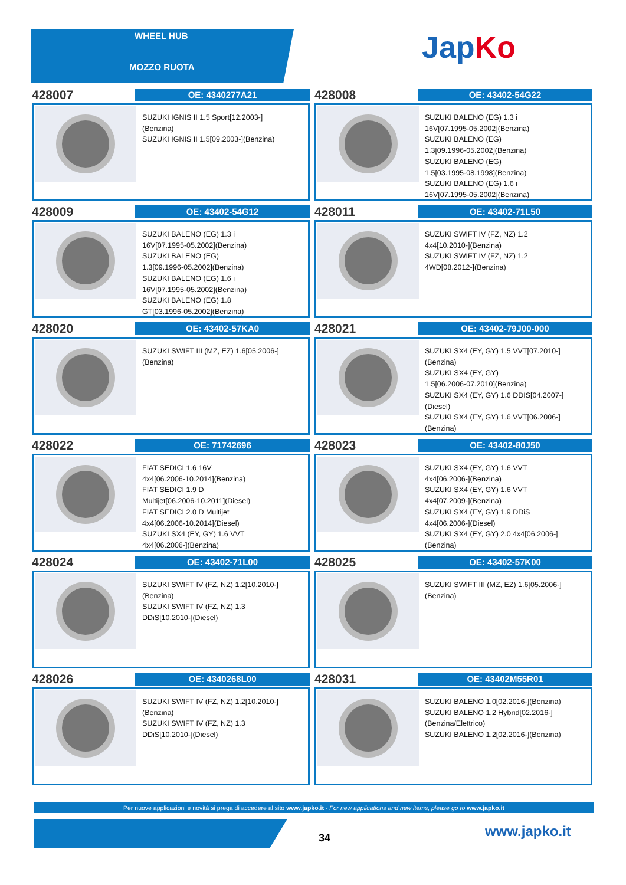WHEEL HUB
MOZZO RUOTA
JapKo
428007
OE: 4340277A21
SUZUKI IGNIS II 1.5 Sport[12.2003-]
(Benzina)
SUZUKI IGNIS II 1.5[09.2003-](Benzina)
428008
OE: 43402-54G22
SUZUKI BALENO (EG) 1.3 i
16V[07.1995-05.2002](Benzina)
SUZUKI BALENO (EG)
1.3[09.1996-05.2002](Benzina)
SUZUKI BALENO (EG)
1.5[03.1995-08.1998](Benzina)
SUZUKI BALENO (EG) 1.6 i
16V[07.1995-05.2002](Benzina)
428009
OE: 43402-54G12
SUZUKI BALENO (EG) 1.3 i
16V[07.1995-05.2002](Benzina)
SUZUKI BALENO (EG)
1.3[09.1996-05.2002](Benzina)
SUZUKI BALENO (EG) 1.6 i
16V[07.1995-05.2002](Benzina)
SUZUKI BALENO (EG) 1.8
GT[03.1996-05.2002](Benzina)
428011
OE: 43402-71L50
SUZUKI SWIFT IV (FZ, NZ) 1.2
4x4[10.2010-](Benzina)
SUZUKI SWIFT IV (FZ, NZ) 1.2
4WD[08.2012-](Benzina)
428020
OE: 43402-57KA0
SUZUKI SWIFT III (MZ, EZ) 1.6[05.2006-]
(Benzina)
428021
OE: 43402-79J00-000
SUZUKI SX4 (EY, GY) 1.5 VVT[07.2010-]
(Benzina)
SUZUKI SX4 (EY, GY)
1.5[06.2006-07.2010](Benzina)
SUZUKI SX4 (EY, GY) 1.6 DDIS[04.2007-]
(Diesel)
SUZUKI SX4 (EY, GY) 1.6 VVT[06.2006-]
(Benzina)
428022
OE: 71742696
FIAT SEDICI 1.6 16V
4x4[06.2006-10.2014](Benzina)
FIAT SEDICI 1.9 D
Multijet[06.2006-10.2011](Diesel)
FIAT SEDICI 2.0 D Multijet
4x4[06.2006-10.2014](Diesel)
SUZUKI SX4 (EY, GY) 1.6 VVT
4x4[06.2006-](Benzina)
428023
OE: 43402-80J50
SUZUKI SX4 (EY, GY) 1.6 VVT
4x4[06.2006-](Benzina)
SUZUKI SX4 (EY, GY) 1.6 VVT
4x4[07.2009-](Benzina)
SUZUKI SX4 (EY, GY) 1.9 DDiS
4x4[06.2006-](Diesel)
SUZUKI SX4 (EY, GY) 2.0 4x4[06.2006-]
(Benzina)
428024
OE: 43402-71L00
SUZUKI SWIFT IV (FZ, NZ) 1.2[10.2010-]
(Benzina)
SUZUKI SWIFT IV (FZ, NZ) 1.3
DDiS[10.2010-](Diesel)
428025
OE: 43402-57K00
SUZUKI SWIFT III (MZ, EZ) 1.6[05.2006-]
(Benzina)
428026
OE: 4340268L00
SUZUKI SWIFT IV (FZ, NZ) 1.2[10.2010-]
(Benzina)
SUZUKI SWIFT IV (FZ, NZ) 1.3
DDiS[10.2010-](Diesel)
428031
OE: 43402M55R01
SUZUKI BALENO 1.0[02.2016-](Benzina)
SUZUKI BALENO 1.2 Hybrid[02.2016-]
(Benzina/Elettrico)
SUZUKI BALENO 1.2[02.2016-](Benzina)
Per nuove applicazioni e novità si prega di accedere al sito www.japko.it - For new applications and new items, please go to www.japko.it
34 www.japko.it